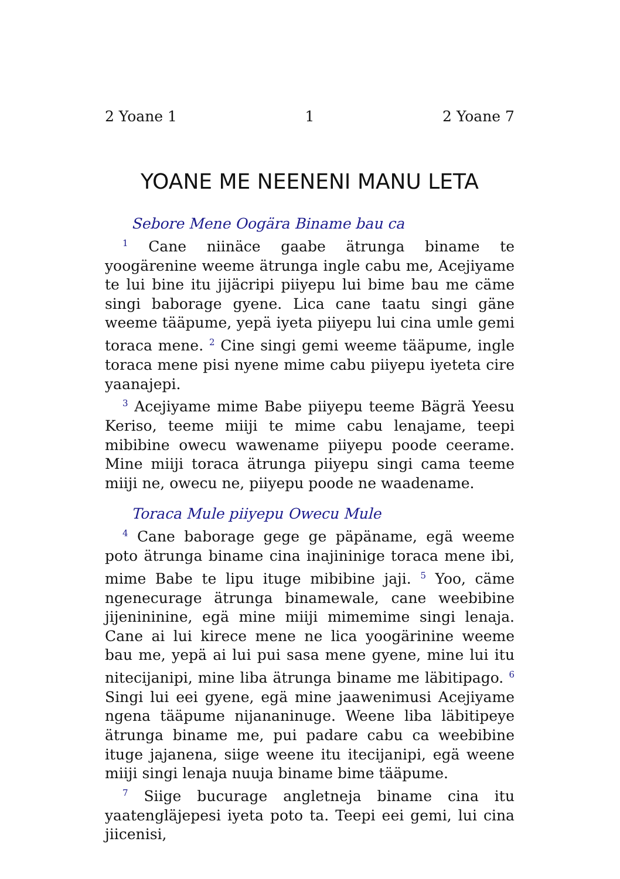2 Yoane 1 1 2 Yoane 7
YOANE ME NEENENI MANU LETA
Sebore Mene Oogära Biname bau ca
<sup>1</sup> Cane niinäce gaabe ätrunga biname te yoogärenine weeme ätrunga ingle cabu me, Acejiyame te lui bine itu jijäcripi piiyepu lui bime bau me cäme singi baborage gyene. Lica cane taatu singi gäne weeme tääpume, yepä iyeta piiyepu lui cina umle gemi toraca mene. <sup>2</sup> Cine singi gemi weeme tääpume, ingle toraca mene pisi nyene mime cabu piiyepu iyeteta cire yaanajepi.
<sup>3</sup> Acejiyame mime Babe piiyepu teeme Bägrä Yeesu Keriso, teeme miiji te mime cabu lenajame, teepi mibibine owecu wawename piiyepu poode ceerame. Mine miiji toraca ätrunga piiyepu singi cama teeme miiji ne, owecu ne, piiyepu poode ne waadename.
Toraca Mule piiyepu Owecu Mule
<sup>4</sup> Cane baborage gege ge päpäname, egä weeme poto ätrunga biname cina inajininige toraca mene ibi, mime Babe te lipu ituge mibibine jaji. <sup>5</sup> Yoo, cäme ngenecurage ätrunga binamewale, cane weebibine jijenininine, egä mine miiji mimemime singi lenaja. Cane ai lui kirece mene ne lica yoogärinine weeme bau me, yepä ai lui pui sasa mene gyene, mine lui itu nitecijanipi, mine liba ätrunga biname me läbitipago. <sup>6</sup> Singi lui eei gyene, egä mine jaawenimusi Acejiyame ngena tääpume nijananinuge. Weene liba läbitipeye ätrunga biname me, pui padare cabu ca weebibine ituge jajanena, siige weene itu itecijanipi, egä weene miiji singi lenaja nuuja biname bime tääpume.
<sup>7</sup> Siige bucurage angletneja biname cina itu yaatenglä­jepesi iyeta poto ta. Teepi eei gemi, lui cina jiicenisi,